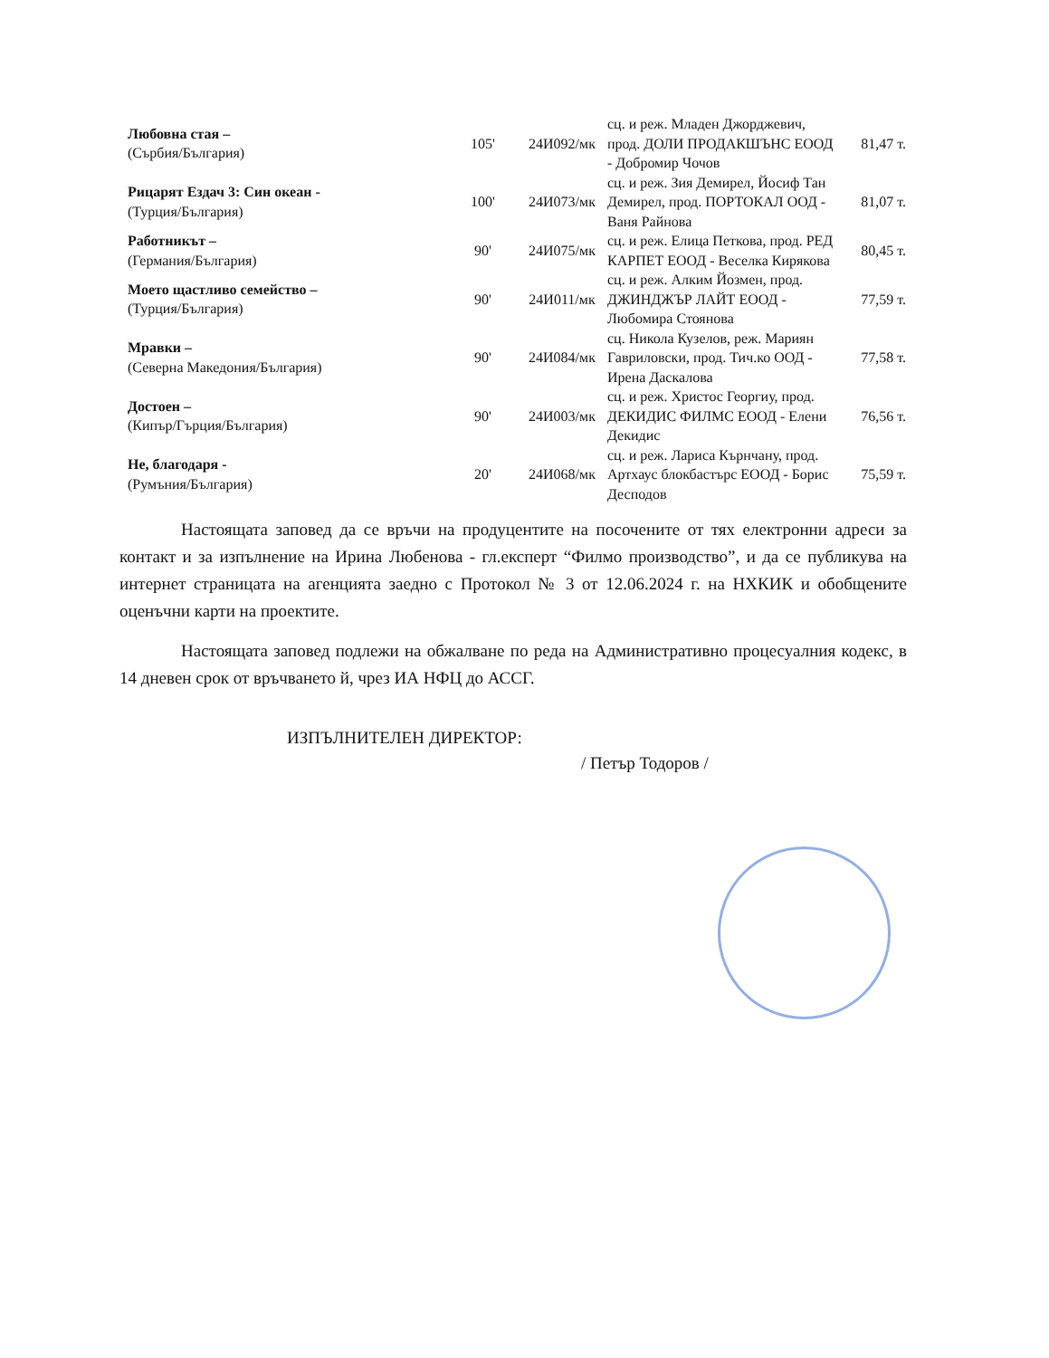| Любовна стая – (Сърбия/България) | 105' | 24И092/мк | сц. и реж. Младен Джорджевич, прод. ДОЛИ ПРОДАКШЪНС ЕООД - Добромир Чочов | 81,47 т. |
| Рицарят Ездач 3: Син океан - (Турция/България) | 100' | 24И073/мк | сц. и реж. Зия Демирел, Йосиф Тан Демирел, прод. ПОРТОКАЛ ООД - Ваня Райнова | 81,07 т. |
| Работникът – (Германия/България) | 90' | 24И075/мк | сц. и реж. Елица Петкова, прод. РЕД КАРПЕТ ЕООД - Веселка Кирякова | 80,45 т. |
| Моето щастливо семейство – (Турция/България) | 90' | 24И011/мк | сц. и реж. Алким Йозмен, прод. ДЖИНДЖЪР ЛАЙТ ЕООД - Любомира Стоянова | 77,59 т. |
| Мравки – (Северна Македония/България) | 90' | 24И084/мк | сц. Никола Кузелов, реж. Мариян Гавриловски, прод. Тич.ко ООД - Ирена Даскалова | 77,58 т. |
| Достоен – (Кипър/Гърция/България) | 90' | 24И003/мк | сц. и реж. Христос Георгиу, прод. ДЕКИДИС ФИЛМС ЕООД - Елени Декидис | 76,56 т. |
| Не, благодаря - (Румъния/България) | 20' | 24И068/мк | сц. и реж. Лариса Кърнчану, прод. Артхаус блокбастърс ЕООД - Борис Десподов | 75,59 т. |
Настоящата заповед да се връчи на продуцентите на посочените от тях електронни адреси за контакт и за изпълнение на Ирина Любенова - гл.експерт “Филмо производство”, и да се публикува на интернет страницата на агенцията заедно с Протокол № 3 от 12.06.2024 г. на НХКИК и обобщените оценъчни карти на проектите.
Настоящата заповед подлежи на обжалване по реда на Административно процесуалния кодекс, в 14 дневен срок от връчването й, чрез ИА НФЦ до АССГ.
ИЗПЪЛНИТЕЛЕН ДИРЕКТОР:
/ Петър Тодоров /